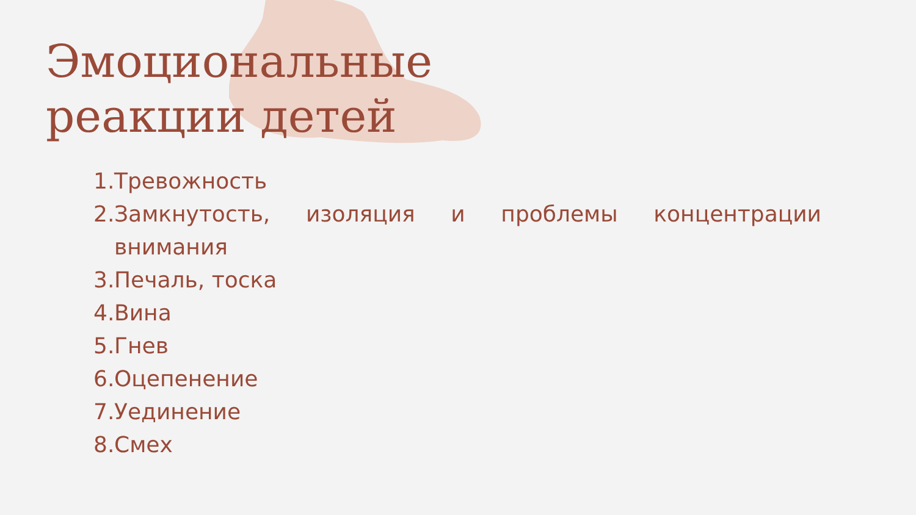Эмоциональные
реакции детей
1. Тревожность
2. Замкнутость, изоляция и проблемы концентрации внимания
3. Печаль, тоска
4. Вина
5. Гнев
6. Оцепенение
7. Уединение
8. Смех